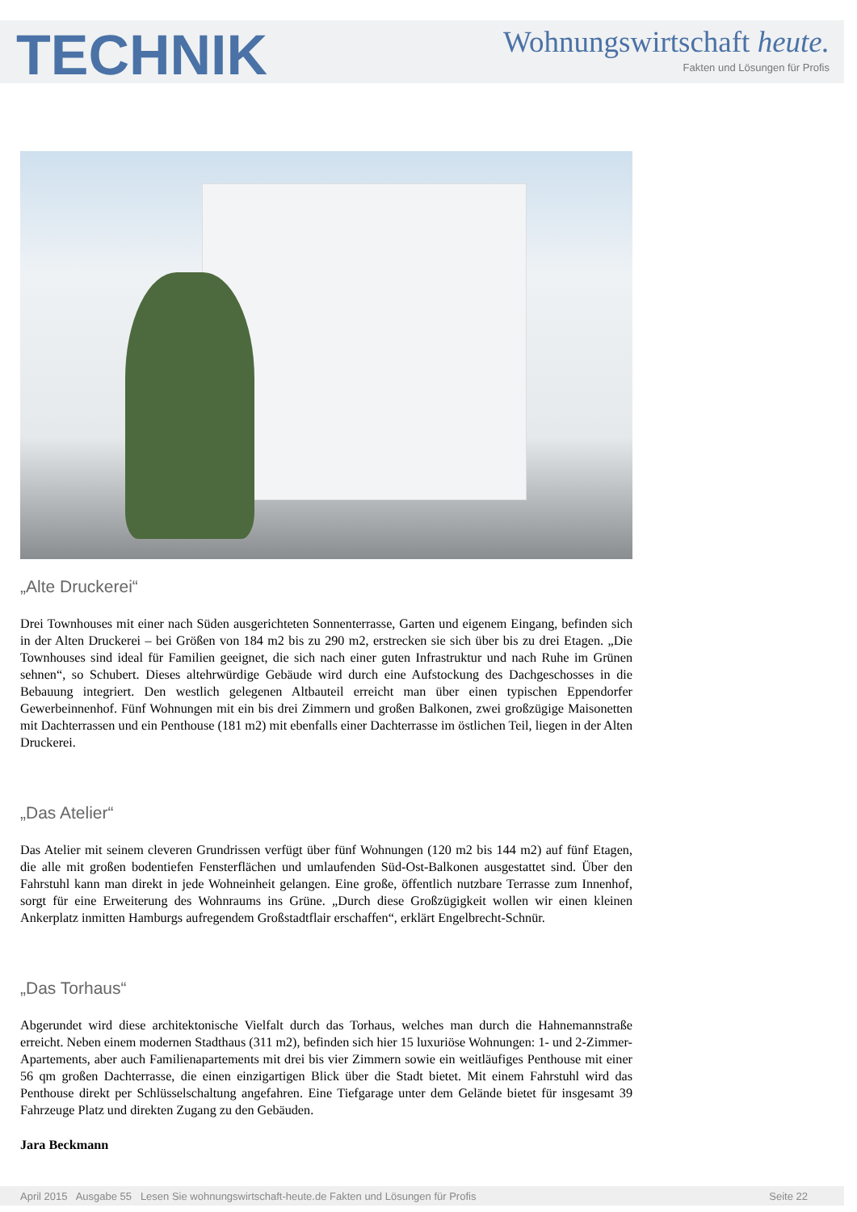TECHNIK
Wohnungswirtschaft heute.
Fakten und Lösungen für Profis
„Alte Druckerei“
Drei Townhouses mit einer nach Süden ausgerichteten Sonnenterrasse, Garten und eigenem Eingang, befinden sich in der Alten Druckerei – bei Größen von 184 m2 bis zu 290 m2, erstrecken sie sich über bis zu drei Etagen. „Die Townhouses sind ideal für Familien geeignet, die sich nach einer guten Infrastruktur und nach Ruhe im Grünen sehnen“, so Schubert. Dieses altehrwürdige Gebäude wird durch eine Aufstockung des Dachgeschosses in die Bebauung integriert. Den westlich gelegenen Altbauteil erreicht man über einen typischen Eppendorfer Gewerbeinnenhof. Fünf Wohnungen mit ein bis drei Zimmern und großen Balkonen, zwei großzügige Maisonetten mit Dachterrassen und ein Penthouse (181 m2) mit ebenfalls einer Dachterrasse im östlichen Teil, liegen in der Alten Druckerei.
„Das Atelier“
Das Atelier mit seinem cleveren Grundrissen verfügt über fünf Wohnungen (120 m2 bis 144 m2) auf fünf Etagen, die alle mit großen bodentiefen Fensterflächen und umlaufenden Süd-Ost-Balkonen ausgestattet sind. Über den Fahrstuhl kann man direkt in jede Wohneinheit gelangen. Eine große, öffentlich nutzbare Terrasse zum Innenhof, sorgt für eine Erweiterung des Wohnraums ins Grüne. „Durch diese Großzügigkeit wollen wir einen kleinen Ankerplatz inmitten Hamburgs aufregendem Großstadtflair erschaffen“, erklärt Engelbrecht-Schnür.
„Das Torhaus“
Abgerundet wird diese architektonische Vielfalt durch das Torhaus, welches man durch die Hahnemannstraße erreicht. Neben einem modernen Stadthaus (311 m2), befinden sich hier 15 luxuriöse Wohnungen: 1- und 2-Zimmer-Apartements, aber auch Familienapartements mit drei bis vier Zimmern sowie ein weitläufiges Penthouse mit einer 56 qm großen Dachterrasse, die einen einzigartigen Blick über die Stadt bietet. Mit einem Fahrstuhl wird das Penthouse direkt per Schlüsselschaltung angefahren. Eine Tiefgarage unter dem Gelände bietet für insgesamt 39 Fahrzeuge Platz und direkten Zugang zu den Gebäuden.
Jara Beckmann
April 2015 Ausgabe 55 Lesen Sie wohnungswirtschaft-heute.de Fakten und Lösungen für Profis Seite 22